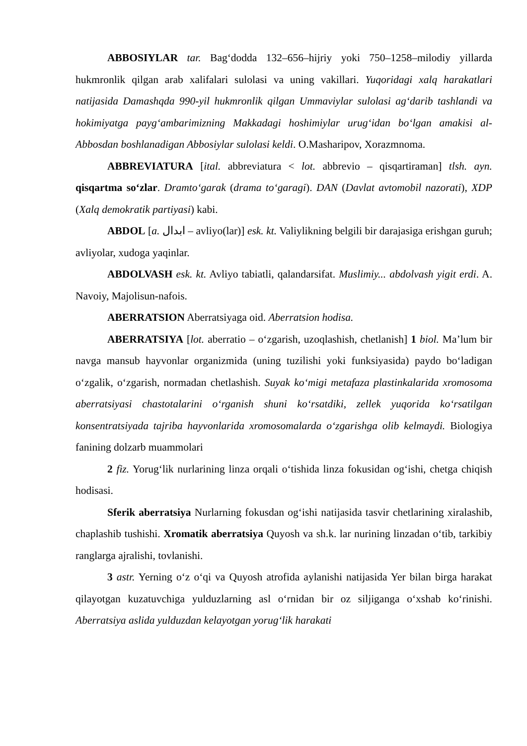ABBOSIYLAR tar. Bag‘dodda 132–656–hijriy yoki 750–1258–milodiy yillarda hukmronlik qilgan arab xalifalari sulolasi va uning vakillari. Yuqoridagi xalq harakatlari natijasida Damashqda 990-yil hukmronlik qilgan Ummaviylar sulolasi ag‘darib tashlandi va hokimiyatga payg‘ambarimizning Makkadagi hoshimiylar urug‘idan bo‘lgan amakisi al-Abbosdan boshlanadigan Abbosiylar sulolasi keldi. O.Masharipov, Xorazmnoma.
ABBREVIATURA [ital. abbreviatura < lot. abbrevio – qisqartiraman] tlsh. ayn. qisqartma so‘zlar. Dramto‘garak (drama to‘garagi). DAN (Davlat avtomobil nazorati), XDP (Xalq demokratik partiyasi) kabi.
ABDOL [a. ابدال – avliyo(lar)] esk. kt. Valiylikning belgili bir darajasiga erishgan guruh; avliyolar, xudoga yaqinlar.
ABDOLVASH esk. kt. Avliyo tabiatli, qalandarsifat. Muslimiy... abdolvash yigit erdi. A. Navoiy, Majolisun-nafois.
ABERRATSION Aberratsiyaga oid. Aberratsion hodisa.
ABERRATSIYA [lot. aberratio – o‘zgarish, uzoqlashish, chetlanish] 1 biol. Ma’lum bir navga mansub hayvonlar organizmida (uning tuzilishi yoki funksiyasida) paydo bo‘ladigan o‘zgalik, o‘zgarish, normadan chetlashish. Suyak ko‘migi metafaza plastinkalarida xromosoma aberratsiyasi chastotalarini o‘rganish shuni ko‘rsatdiki, zellek yuqorida ko‘rsatilgan konsentratsiyada tajriba hayvonlarida xromosomalarda o‘zgarishga olib kelmaydi. Biologiya fanining dolzarb muammolari
2 fiz. Yorug‘lik nurlarining linza orqali o‘tishida linza fokusidan og‘ishi, chetga chiqish hodisasi.
Sferik aberratsiya Nurlarning fokusdan og‘ishi natijasida tasvir chetlarining xiralashib, chaplashib tushishi. Xromatik aberratsiya Quyosh va sh.k. lar nurining linzadan o‘tib, tarkibiy ranglarga ajralishi, tovlanishi.
3 astr. Yerning o‘z o‘qi va Quyosh atrofida aylanishi natijasida Yer bilan birga harakat qilayotgan kuzatuvchiga yulduzlarning asl o‘rnidan bir oz siljiganga o‘xshab ko‘rinishi. Aberratsiya aslida yulduzdan kelayotgan yorug‘lik harakati